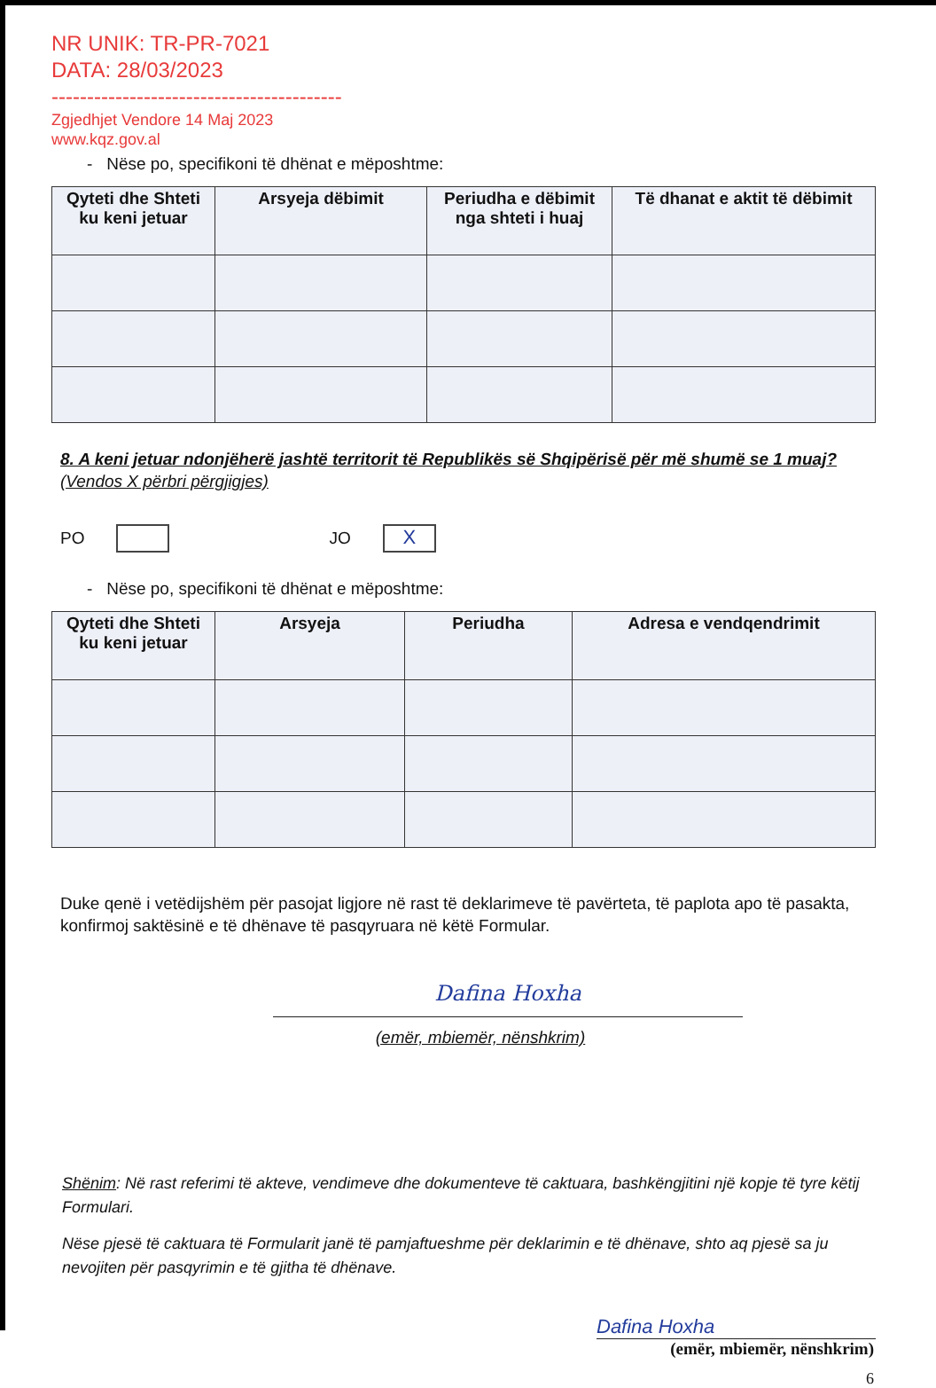NR UNIK: TR-PR-7021
DATA: 28/03/2023
-----------------------------------------
Zgjedhjet Vendore 14 Maj 2023
www.kqz.gov.al
- Nëse po, specifikoni të dhënat e mëposhtme:
| Qyteti dhe Shteti ku keni jetuar | Arsyeja dëbimit | Periudha e dëbimit nga shteti i huaj | Të dhanat e aktit të dëbimit |
| --- | --- | --- | --- |
8. A keni jetuar ndonjëherë jashtë territorit të Republikës së Shqipërisë për më shumë se 1 muaj? (Vendos X përbri përgjigjes)
PO JO X
- Nëse po, specifikoni të dhënat e mëposhtme:
| Qyteti dhe Shteti ku keni jetuar | Arsyeja | Periudha | Adresa e vendqendrimit |
| --- | --- | --- | --- |
Duke qenë i vetëdijshëm për pasojat ligjore në rast të deklarimeve të pavërteta, të paplota apo të pasakta, konfirmoj saktësinë e të dhënave të pasqyruara në këtë Formular.
Dafina Hoxha
(emër, mbiemër, nënshkrim)
Shënim: Në rast referimi të akteve, vendimeve dhe dokumenteve të caktuara, bashkëngjitini një kopje të tyre këtij Formulari.
Nëse pjesë të caktuara të Formularit janë të pamjaftueshme për deklarimin e të dhënave, shto aq pjesë sa ju nevojiten për pasqyrimin e të gjitha të dhënave.
Dafina Hoxha
(emër, mbiemër, nënshkrim)
6